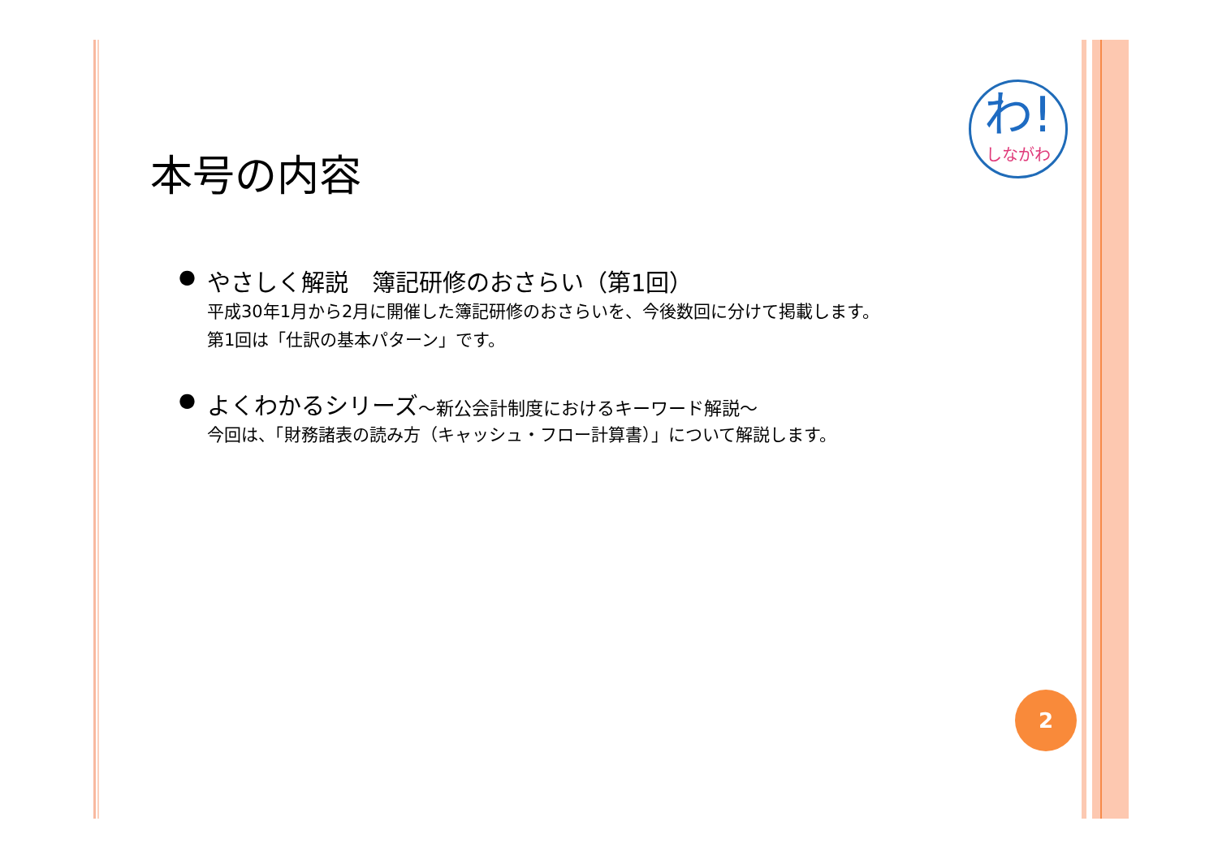わ!
しながわ
本号の内容
●
やさしく解説　簿記研修のおさらい（第1回）
平成30年1月から2月に開催した簿記研修のおさらいを、今後数回に分けて掲載します。
第1回は「仕訳の基本パターン」です。
●
よくわかるシリーズ～新公会計制度におけるキーワード解説～
今回は、「財務諸表の読み方（キャッシュ・フロー計算書）」について解説します。
2